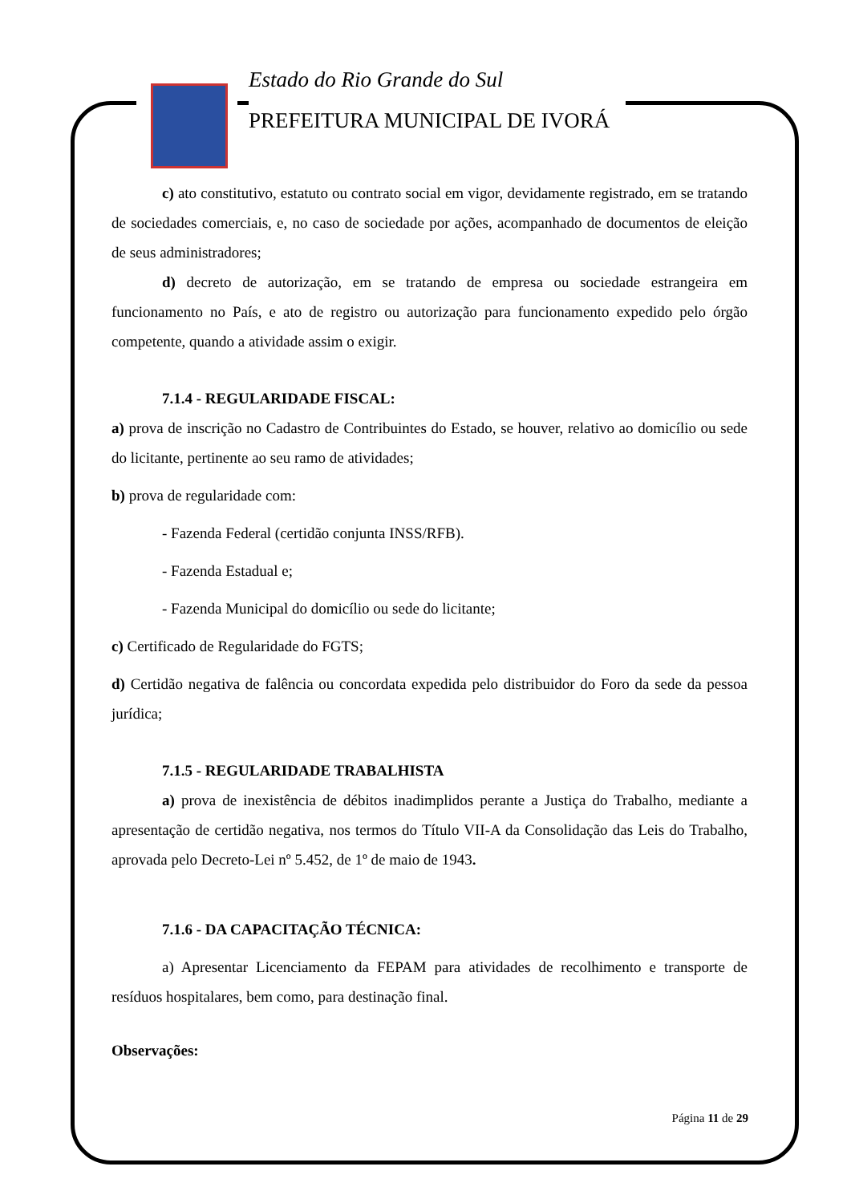Estado do Rio Grande do Sul
PREFEITURA MUNICIPAL DE IVORÁ
c) ato constitutivo, estatuto ou contrato social em vigor, devidamente registrado, em se tratando de sociedades comerciais, e, no caso de sociedade por ações, acompanhado de documentos de eleição de seus administradores;
d) decreto de autorização, em se tratando de empresa ou sociedade estrangeira em funcionamento no País, e ato de registro ou autorização para funcionamento expedido pelo órgão competente, quando a atividade assim o exigir.
7.1.4 - REGULARIDADE FISCAL:
a) prova de inscrição no Cadastro de Contribuintes do Estado, se houver, relativo ao domicílio ou sede do licitante, pertinente ao seu ramo de atividades;
b) prova de regularidade com:
- Fazenda Federal (certidão conjunta INSS/RFB).
- Fazenda Estadual e;
- Fazenda Municipal do domicílio ou sede do licitante;
c) Certificado de Regularidade do FGTS;
d) Certidão negativa de falência ou concordata expedida pelo distribuidor do Foro da sede da pessoa jurídica;
7.1.5 - REGULARIDADE TRABALHISTA
a) prova de inexistência de débitos inadimplidos perante a Justiça do Trabalho, mediante a apresentação de certidão negativa, nos termos do Título VII-A da Consolidação das Leis do Trabalho, aprovada pelo Decreto-Lei nº 5.452, de 1º de maio de 1943.
7.1.6 - DA CAPACITAÇÃO TÉCNICA:
a) Apresentar Licenciamento da FEPAM para atividades de recolhimento e transporte de resíduos hospitalares, bem como, para destinação final.
Observações:
Página 11 de 29